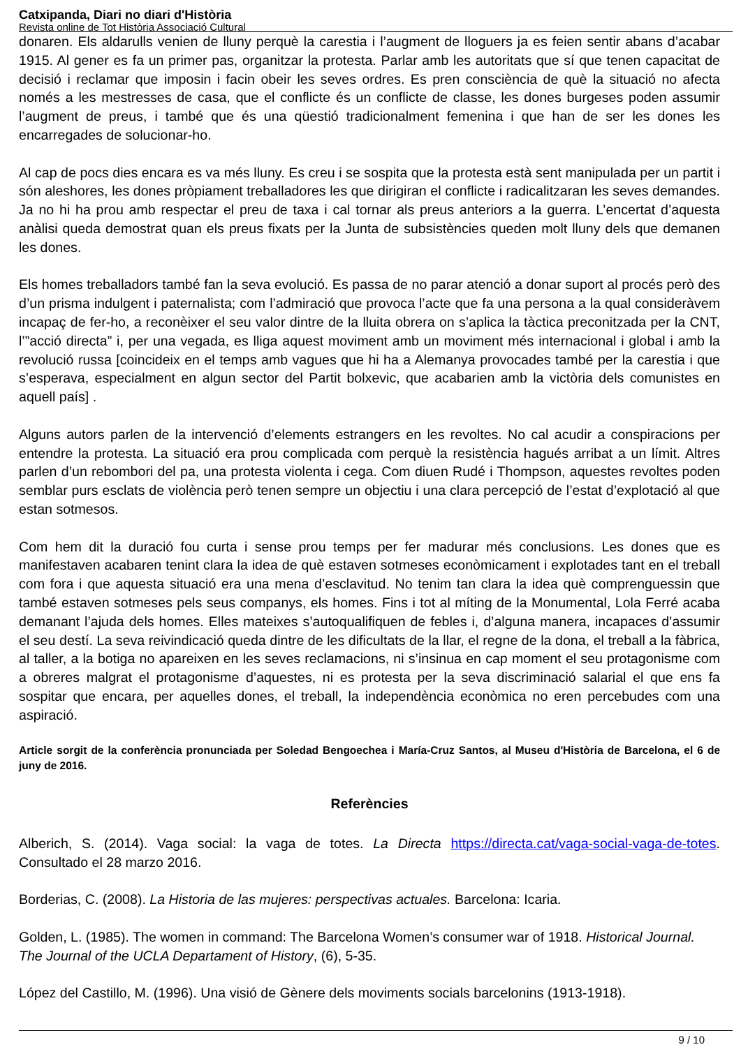Catxipanda, Diari no diari d'Història
Revista online de Tot Història Associació Cultural
donaren. Els aldarulls venien de lluny perquè la carestia i l’augment de lloguers ja es feien sentir abans d’acabar 1915. Al gener es fa un primer pas, organitzar la protesta. Parlar amb les autoritats que sí que tenen capacitat de decisió i reclamar que imposin i facin obeir les seves ordres. Es pren consciència de què la situació no afecta només a les mestresses de casa, que el conflicte és un conflicte de classe, les dones burgeses poden assumir l’augment de preus, i també que és una qüestió tradicionalment femenina i que han de ser les dones les encarregades de solucionar-ho.
Al cap de pocs dies encara es va més lluny. Es creu i se sospita que la protesta està sent manipulada per un partit i són aleshores, les dones pròpiament treballadores les que dirigiran el conflicte i radicalitzaran les seves demandes. Ja no hi ha prou amb respectar el preu de taxa i cal tornar als preus anteriors a la guerra. L’encertat d’aquesta anàlisi queda demostrat quan els preus fixats per la Junta de subsistències queden molt lluny dels que demanen les dones.
Els homes treballadors també fan la seva evolució. Es passa de no parar atenció a donar suport al procés però des d’un prisma indulgent i paternalista; com l’admiració que provoca l’acte que fa una persona a la qual consideràvem incapaç de fer-ho, a reconèixer el seu valor dintre de la lluita obrera on s’aplica la tàctica preconitzada per la CNT, l’”acció directa” i, per una vegada, es lliga aquest moviment amb un moviment més internacional i global i amb la revolució russa [coincideix en el temps amb vagues que hi ha a Alemanya provocades també per la carestia i que s’esperava, especialment en algun sector del Partit bolxevic, que acabarien amb la victòria dels comunistes en aquell país] .
Alguns autors parlen de la intervenció d’elements estrangers en les revoltes. No cal acudir a conspiracions per entendre la protesta. La situació era prou complicada com perquè la resistència hagués arribat a un límit. Altres parlen d’un rebombori del pa, una protesta violenta i cega. Com diuen Rudé i Thompson, aquestes revoltes poden semblar purs esclats de violència però tenen sempre un objectiu i una clara percepció de l’estat d’explotació al que estan sotmesos.
Com hem dit la duració fou curta i sense prou temps per fer madurar més conclusions. Les dones que es manifestaven acabaren tenint clara la idea de què estaven sotmeses econòmicament i explotades tant en el treball com fora i que aquesta situació era una mena d’esclavitud. No tenim tan clara la idea què comprenguessin que també estaven sotmeses pels seus companys, els homes. Fins i tot al míting de la Monumental, Lola Ferré acaba demanant l’ajuda dels homes. Elles mateixes s’autoqualifiquen de febles i, d’alguna manera, incapaces d’assumir el seu destí. La seva reivindicació queda dintre de les dificultats de la llar, el regne de la dona, el treball a la fàbrica, al taller, a la botiga no apareixen en les seves reclamacions, ni s’insinua en cap moment el seu protagonisme com a obreres malgrat el protagonisme d’aquestes, ni es protesta per la seva discriminació salarial el que ens fa sospitar que encara, per aquelles dones, el treball, la independència econòmica no eren percebudes com una aspiració.
Article sorgit de la conferència pronunciada per Soledad Bengoechea i María-Cruz Santos, al Museu d'Història de Barcelona, el 6 de juny de 2016.
Referències
Alberich, S. (2014). Vaga social: la vaga de totes. La Directa https://directa.cat/vaga-social-vaga-de-totes. Consultado el 28 marzo 2016.
Borderias, C. (2008). La Historia de las mujeres: perspectivas actuales. Barcelona: Icaria.
Golden, L. (1985). The women in command: The Barcelona Women’s consumer war of 1918. Historical Journal. The Journal of the UCLA Departament of History, (6), 5-35.
López del Castillo, M. (1996). Una visió de Gènere dels moviments socials barcelonins (1913-1918).
9 / 10